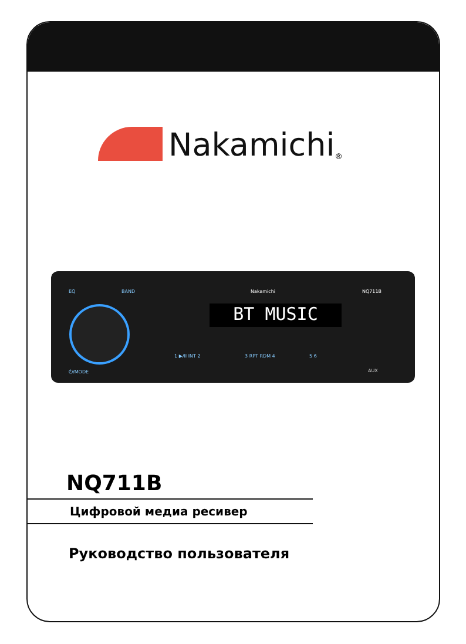Nakamichi<sup>®</sup>
EQ BAND Nakamichi NQ711B
BT MUSIC
1 ▶/II INT 2 3 RPT RDM 4 5 6
⏻/MODE AUX
NQ711B
Цифровой медиа ресивер
Руководство пользователя